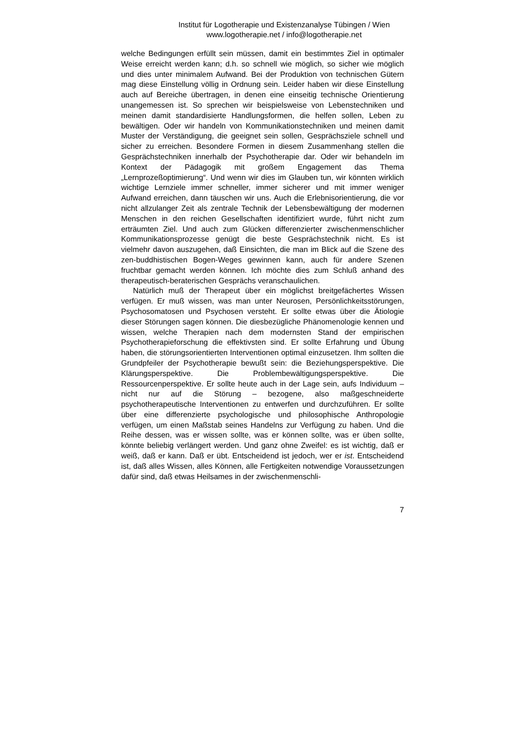Institut für Logotherapie und Existenzanalyse Tübingen / Wien
www.logotherapie.net / info@logotherapie.net
welche Bedingungen erfüllt sein müssen, damit ein bestimmtes Ziel in optimaler Weise erreicht werden kann; d.h. so schnell wie möglich, so sicher wie möglich und dies unter minimalem Aufwand. Bei der Produktion von technischen Gütern mag diese Einstellung völlig in Ordnung sein. Leider haben wir diese Einstellung auch auf Bereiche übertragen, in denen eine einseitig technische Orientierung unangemessen ist. So sprechen wir beispielsweise von Lebenstechniken und meinen damit standardisierte Handlungsformen, die helfen sollen, Leben zu bewältigen. Oder wir handeln von Kommunikationstechniken und meinen damit Muster der Verständigung, die geeignet sein sollen, Gesprächsziele schnell und sicher zu erreichen. Besondere Formen in diesem Zusammenhang stellen die Gesprächstechniken innerhalb der Psychotherapie dar. Oder wir behandeln im Kontext der Pädagogik mit großem Engagement das Thema „Lernprozeßoptimierung“. Und wenn wir dies im Glauben tun, wir könnten wirklich wichtige Lernziele immer schneller, immer sicherer und mit immer weniger Aufwand erreichen, dann täuschen wir uns. Auch die Erlebnisorientierung, die vor nicht allzulanger Zeit als zentrale Technik der Lebensbewältigung der modernen Menschen in den reichen Gesellschaften identifiziert wurde, führt nicht zum erträumten Ziel. Und auch zum Glücken differenzierter zwischenmenschlicher Kommunikationsprozesse genügt die beste Gesprächstechnik nicht. Es ist vielmehr davon auszugehen, daß Einsichten, die man im Blick auf die Szene des zen-buddhistischen Bogen-Weges gewinnen kann, auch für andere Szenen fruchtbar gemacht werden können. Ich möchte dies zum Schluß anhand des therapeutisch-beraterischen Gesprächs veranschaulichen.
Natürlich muß der Therapeut über ein möglichst breitgefächertes Wissen verfügen. Er muß wissen, was man unter Neurosen, Persönlichkeitsstörungen, Psychosomatosen und Psychosen versteht. Er sollte etwas über die Ätiologie dieser Störungen sagen können. Die diesbezügliche Phänomenologie kennen und wissen, welche Therapien nach dem modernsten Stand der empirischen Psychotherapieforschung die effektivsten sind. Er sollte Erfahrung und Übung haben, die störungsorientierten Interventionen optimal einzusetzen. Ihm sollten die Grundpfeiler der Psychotherapie bewußt sein: die Beziehungsperspektive. Die Klärungsperspektive. Die Problembewältigungsperspektive. Die Ressourcenperspektive. Er sollte heute auch in der Lage sein, aufs Individuum – nicht nur auf die Störung – bezogene, also maßgeschneiderte psychotherapeutische Interventionen zu entwerfen und durchzuführen. Er sollte über eine differenzierte psychologische und philosophische Anthropologie verfügen, um einen Maßstab seines Handelns zur Verfügung zu haben. Und die Reihe dessen, was er wissen sollte, was er können sollte, was er üben sollte, könnte beliebig verlängert werden. Und ganz ohne Zweifel: es ist wichtig, daß er weiß, daß er kann. Daß er übt. Entscheidend ist jedoch, wer er ist. Entscheidend ist, daß alles Wissen, alles Können, alle Fertigkeiten notwendige Voraussetzungen dafür sind, daß etwas Heilsames in der zwischenmenschli-
7